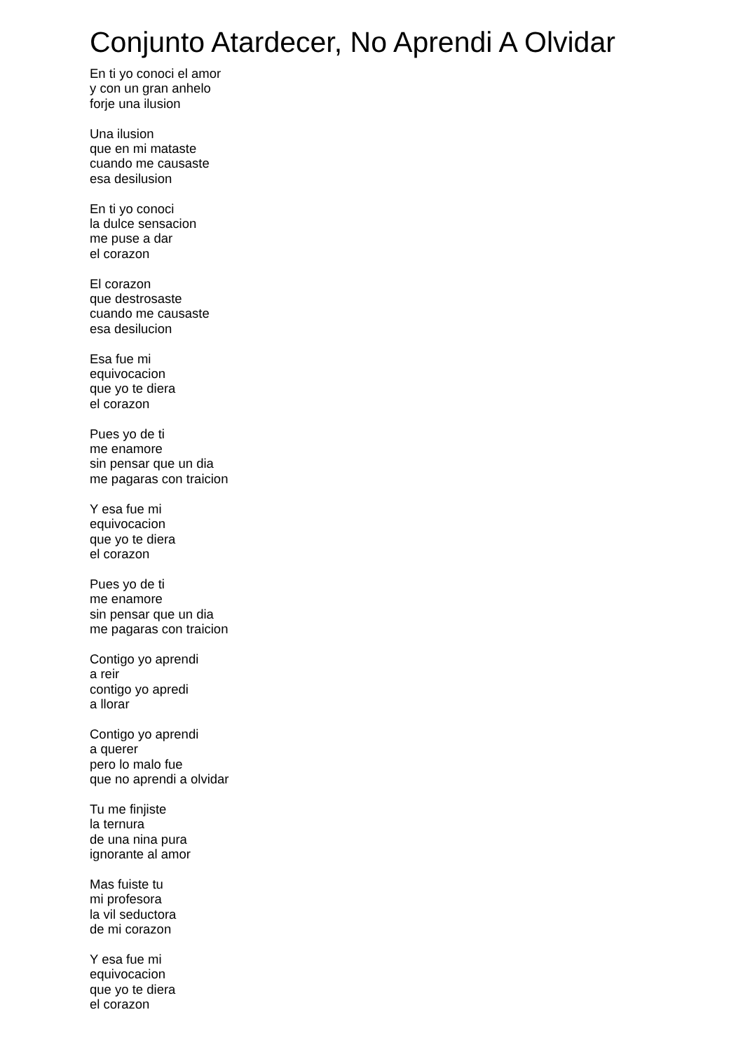Conjunto Atardecer, No Aprendi A Olvidar
En ti yo conoci el amor
y con un gran anhelo
forje una ilusion
Una ilusion
que en mi mataste
cuando me causaste
esa desilusion
En ti yo conoci
la dulce sensacion
me puse a dar
el corazon
El corazon
que destrosaste
cuando me causaste
esa desilucion
Esa fue mi
equivocacion
que yo te diera
el corazon
Pues yo de ti
me enamore
sin pensar que un dia
me pagaras con traicion
Y esa fue mi
equivocacion
que yo te diera
el corazon
Pues yo de ti
me enamore
sin pensar que un dia
me pagaras con traicion
Contigo yo aprendi
a reir
contigo yo apredi
a llorar
Contigo yo aprendi
a querer
pero lo malo fue
que no aprendi a olvidar
Tu me finjiste
la ternura
de una nina pura
ignorante al amor
Mas fuiste tu
mi profesora
la vil seductora
de mi corazon
Y esa fue mi
equivocacion
que yo te diera
el corazon